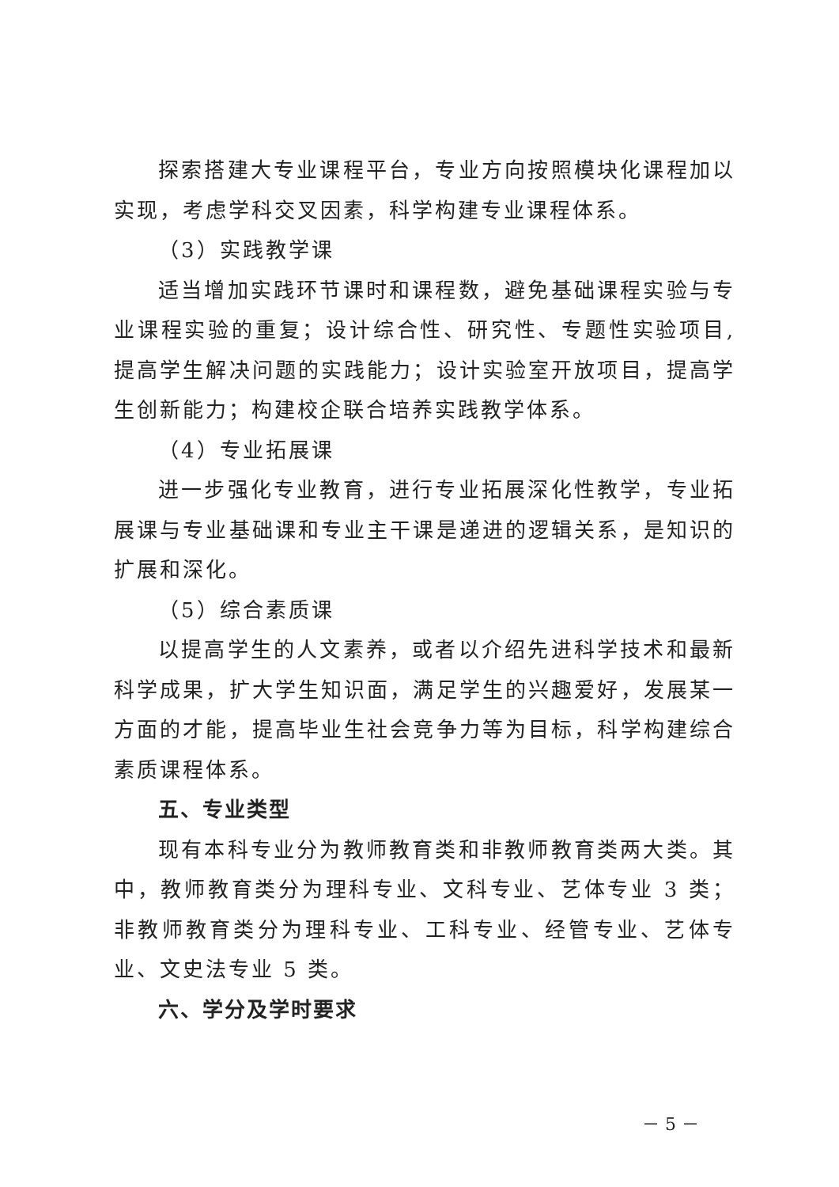探索搭建大专业课程平台，专业方向按照模块化课程加以实现，考虑学科交叉因素，科学构建专业课程体系。
（3）实践教学课
适当增加实践环节课时和课程数，避免基础课程实验与专业课程实验的重复；设计综合性、研究性、专题性实验项目,提高学生解决问题的实践能力；设计实验室开放项目，提高学生创新能力；构建校企联合培养实践教学体系。
（4）专业拓展课
进一步强化专业教育，进行专业拓展深化性教学，专业拓展课与专业基础课和专业主干课是递进的逻辑关系，是知识的扩展和深化。
（5）综合素质课
以提高学生的人文素养，或者以介绍先进科学技术和最新科学成果，扩大学生知识面，满足学生的兴趣爱好，发展某一方面的才能，提高毕业生社会竞争力等为目标，科学构建综合素质课程体系。
五、专业类型
现有本科专业分为教师教育类和非教师教育类两大类。其中，教师教育类分为理科专业、文科专业、艺体专业 3 类；非教师教育类分为理科专业、工科专业、经管专业、艺体专业、文史法专业 5 类。
六、学分及学时要求
－ 5 －